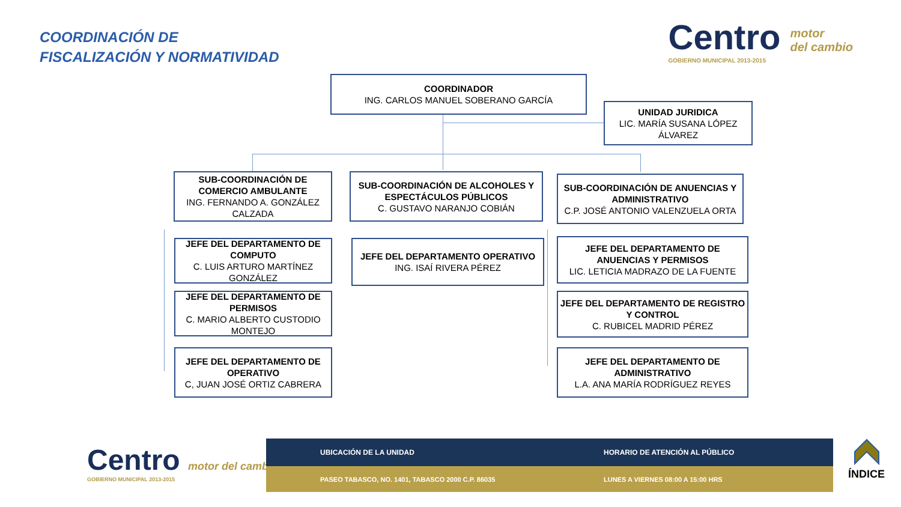COORDINACIÓN DE
FISCALIZACIÓN Y NORMATIVIDAD
Centro motor
del cambio
GOBIERNO MUNICIPAL 2013-2015
COORDINADOR
ING. CARLOS MANUEL SOBERANO GARCÍA
UNIDAD JURIDICA
LIC. MARÍA SUSANA LÓPEZ ÁLVAREZ
SUB-COORDINACIÓN DE COMERCIO AMBULANTE
ING. FERNANDO A. GONZÁLEZ CALZADA
SUB-COORDINACIÓN DE ALCOHOLES Y ESPECTÁCULOS PÚBLICOS
C. GUSTAVO NARANJO COBIÁN
SUB-COORDINACIÓN DE ANUENCIAS Y ADMINISTRATIVO
C.P. JOSÉ ANTONIO VALENZUELA ORTA
JEFE DEL DEPARTAMENTO DE COMPUTO
C. LUIS ARTURO MARTÍNEZ GONZÁLEZ
JEFE DEL DEPARTAMENTO DE PERMISOS
C. MARIO ALBERTO CUSTODIO MONTEJO
JEFE DEL DEPARTAMENTO DE OPERATIVO
C, JUAN JOSÉ ORTIZ CABRERA
JEFE DEL DEPARTAMENTO OPERATIVO
ING. ISAÍ RIVERA PÉREZ
JEFE DEL DEPARTAMENTO DE ANUENCIAS Y PERMISOS
LIC. LETICIA MADRAZO DE LA FUENTE
JEFE DEL DEPARTAMENTO DE REGISTRO Y CONTROL
C. RUBICEL MADRID PÉREZ
JEFE DEL DEPARTAMENTO DE ADMINISTRATIVO
L.A. ANA MARÍA RODRÍGUEZ REYES
Centro motor del cambio
GOBIERNO MUNICIPAL 2013-2015
UBICACIÓN DE LA UNIDAD HORARIO DE ATENCIÓN AL PÚBLICO
PASEO TABASCO, NO. 1401, TABASCO 2000 C.P. 86035 LUNES A VIERNES 08:00 A 15:00 HRS
ÍNDICE